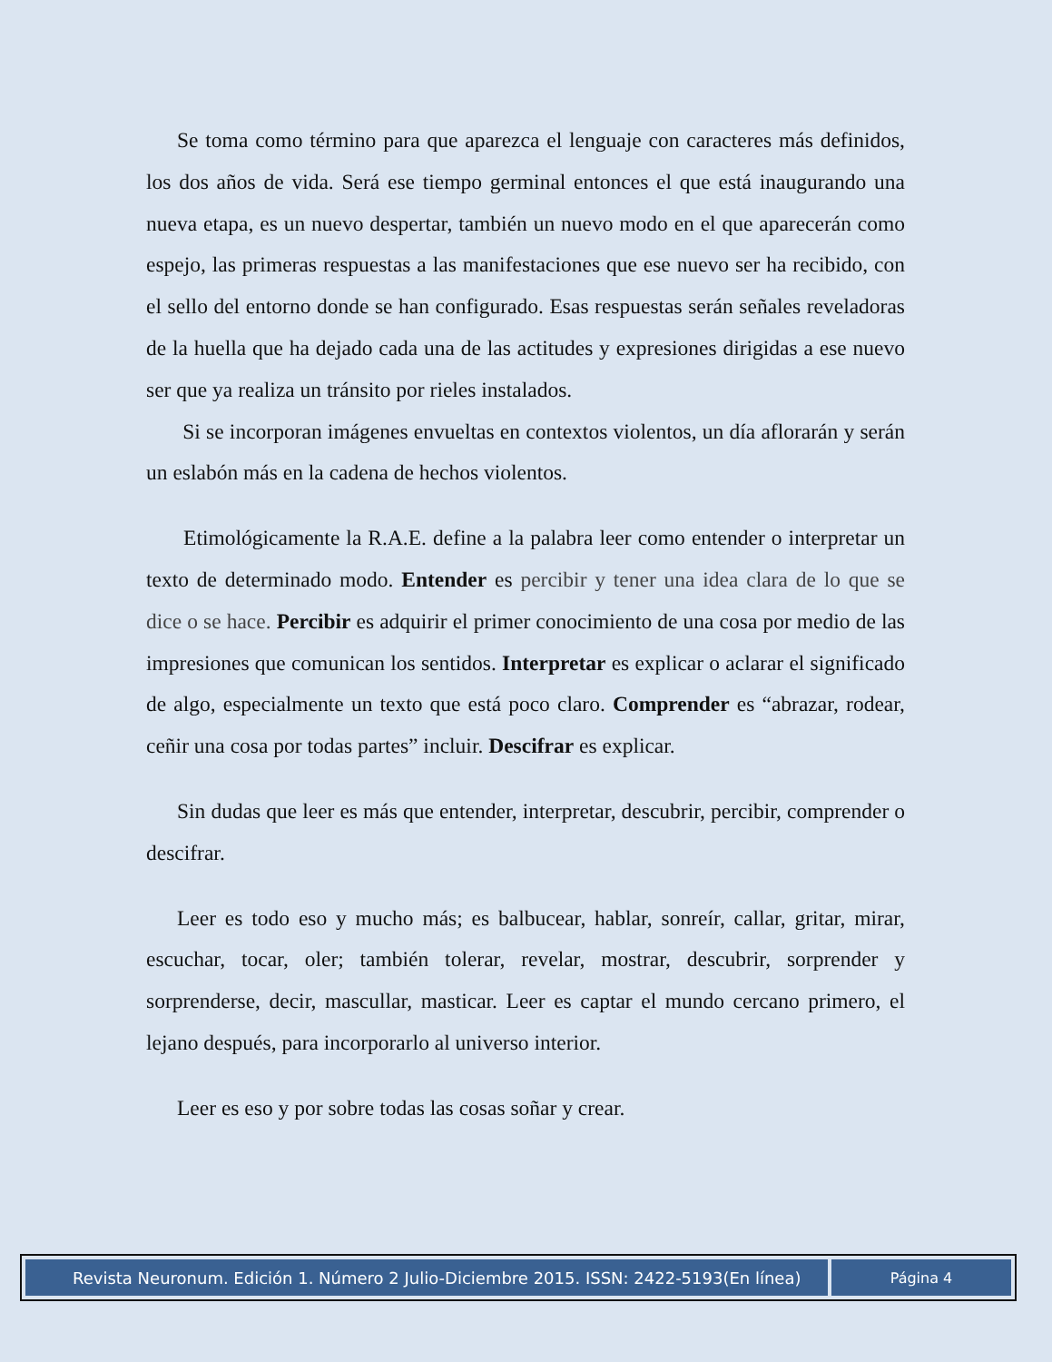Se toma como término para que aparezca el lenguaje con caracteres más definidos, los dos años de vida. Será ese tiempo germinal entonces el que está inaugurando una nueva etapa, es un nuevo despertar, también un nuevo modo en el que aparecerán como espejo, las primeras respuestas a las manifestaciones que ese nuevo ser ha recibido, con el sello del entorno donde se han configurado. Esas respuestas serán señales reveladoras de la huella que ha dejado cada una de las actitudes y expresiones dirigidas a ese nuevo ser que ya realiza un tránsito por rieles instalados.
Si se incorporan imágenes envueltas en contextos violentos, un día aflorarán y serán un eslabón más en la cadena de hechos violentos.
Etimológicamente la R.A.E. define a la palabra leer como entender o interpretar un texto de determinado modo. Entender es percibir y tener una idea clara de lo que se dice o se hace. Percibir es adquirir el primer conocimiento de una cosa por medio de las impresiones que comunican los sentidos. Interpretar es explicar o aclarar el significado de algo, especialmente un texto que está poco claro. Comprender es “abrazar, rodear, ceñir una cosa por todas partes” incluir. Descifrar es explicar.
Sin dudas que leer es más que entender, interpretar, descubrir, percibir, comprender o descifrar.
Leer es todo eso y mucho más; es balbucear, hablar, sonreír, callar, gritar, mirar, escuchar, tocar, oler; también tolerar, revelar, mostrar, descubrir, sorprender y sorprenderse, decir, mascullar, masticar. Leer es captar el mundo cercano primero, el lejano después, para incorporarlo al universo interior.
Leer es eso y por sobre todas las cosas soñar y crear.
Revista Neuronum. Edición 1. Número 2 Julio-Diciembre 2015. ISSN: 2422-5193(En línea)
Página 4